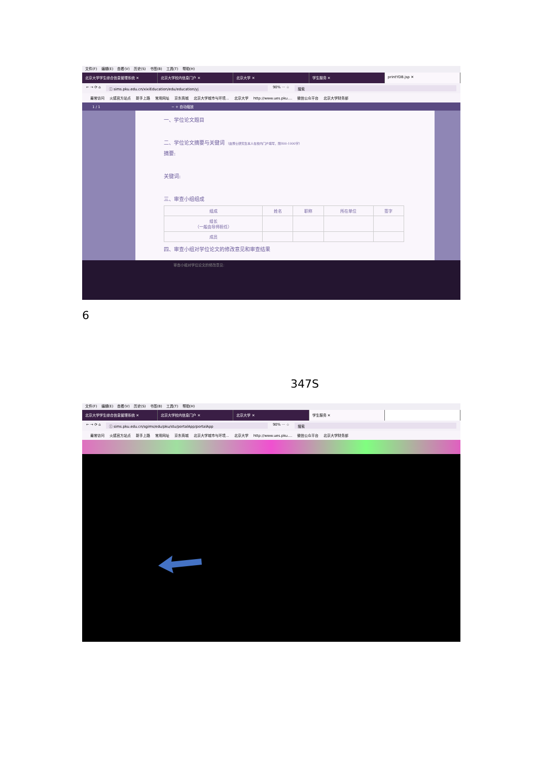文件(F) 编辑(E) 查看(V) 历史(S) 书签(B) 工具(T) 帮助(H)
北京大学学生综合信息管理系统 ✕ 北京大学校内信息门户 ✕ 北京大学 ✕ 学生服务 ✕ printYDB.jsp ✕
← → ⟳ ⌂ ⓘ sims.pku.edu.cn/xixiEducation/edu/education/yj
90% ··· ☆ 搜索
最常访问 火狐官方站点 新手上路 常用网址 京东商城 北京大学城市与环境... 北京大学 http://www.ues.pku.... 微信公众平台 北京大学财务部
1 / 1 − + 自动缩放
一、学位论文题目
二、学位论文摘要与关键词 （由博士研究生本人在校内门户填写，限800-1000字）
摘要:
关键词:
三、审查小组组成
| 组成 | 姓名 | 职称 | 所在单位 | 签字 |
| --- | --- | --- | --- | --- |
| 组长 （一般由导师担任） | | | | |
| 成员 | | | | |
四、审查小组对学位论文的修改意见和审查结果
审查小组对学位论文的修改意见:
6
347S
文件(F) 编辑(E) 查看(V) 历史(S) 书签(B) 工具(T) 帮助(H)
北京大学学生综合信息管理系统 ✕ 北京大学校内信息门户 ✕ 北京大学 ✕ 学生服务 ✕
← → ⟳ ⌂ ⓘ sims.pku.edu.cn/sgims/edu/pku/stu/portalApp/portalApp
90% ··· ☆ 搜索
最常访问 火狐官方站点 新手上路 常用网址 京东商城 北京大学城市与环境... 北京大学 http://www.ues.pku.... 微信公众平台 北京大学财务部